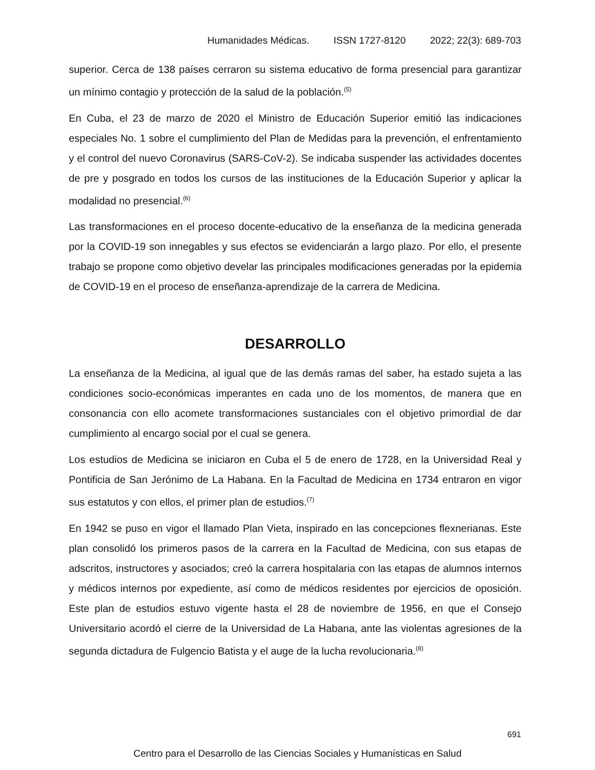Humanidades Médicas. ISSN 1727-8120 2022; 22(3): 689-703
superior. Cerca de 138 países cerraron su sistema educativo de forma presencial para garantizar un mínimo contagio y protección de la salud de la población.<sup>(5)</sup>
En Cuba, el 23 de marzo de 2020 el Ministro de Educación Superior emitió las indicaciones especiales No. 1 sobre el cumplimiento del Plan de Medidas para la prevención, el enfrentamiento y el control del nuevo Coronavirus (SARS-CoV-2). Se indicaba suspender las actividades docentes de pre y posgrado en todos los cursos de las instituciones de la Educación Superior y aplicar la modalidad no presencial.<sup>(6)</sup>
Las transformaciones en el proceso docente-educativo de la enseñanza de la medicina generada por la COVID-19 son innegables y sus efectos se evidenciarán a largo plazo. Por ello, el presente trabajo se propone como objetivo develar las principales modificaciones generadas por la epidemia de COVID-19 en el proceso de enseñanza-aprendizaje de la carrera de Medicina.
DESARROLLO
La enseñanza de la Medicina, al igual que de las demás ramas del saber, ha estado sujeta a las condiciones socio-económicas imperantes en cada uno de los momentos, de manera que en consonancia con ello acomete transformaciones sustanciales con el objetivo primordial de dar cumplimiento al encargo social por el cual se genera.
Los estudios de Medicina se iniciaron en Cuba el 5 de enero de 1728, en la Universidad Real y Pontificia de San Jerónimo de La Habana. En la Facultad de Medicina en 1734 entraron en vigor sus estatutos y con ellos, el primer plan de estudios.<sup>(7)</sup>
En 1942 se puso en vigor el llamado Plan Vieta, inspirado en las concepciones flexnerianas. Este plan consolidó los primeros pasos de la carrera en la Facultad de Medicina, con sus etapas de adscritos, instructores y asociados; creó la carrera hospitalaria con las etapas de alumnos internos y médicos internos por expediente, así como de médicos residentes por ejercicios de oposición. Este plan de estudios estuvo vigente hasta el 28 de noviembre de 1956, en que el Consejo Universitario acordó el cierre de la Universidad de La Habana, ante las violentas agresiones de la segunda dictadura de Fulgencio Batista y el auge de la lucha revolucionaria.<sup>(8)</sup>
691
Centro para el Desarrollo de las Ciencias Sociales y Humanísticas en Salud